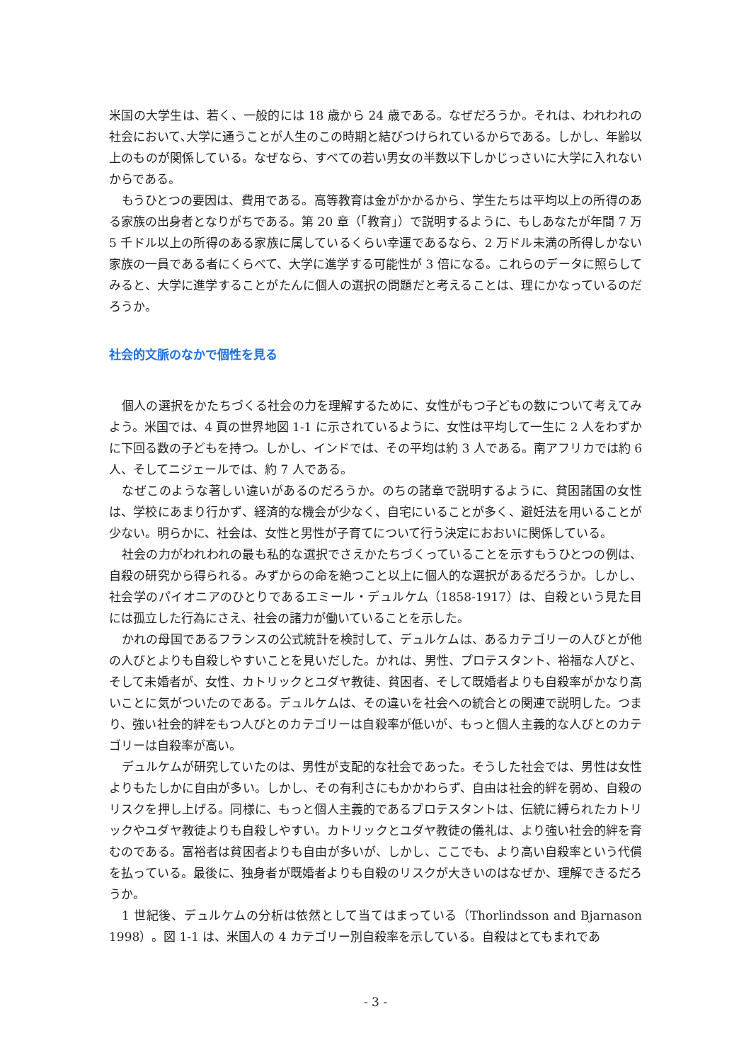米国の大学生は、若く、一般的には 18 歳から 24 歳である。なぜだろうか。それは、われわれの社会において､大学に通うことが人生のこの時期と結びつけられているからである。しかし、年齢以上のものが関係している。なぜなら、すべての若い男女の半数以下しかじっさいに大学に入れないからである。
もうひとつの要因は、費用である。高等教育は金がかかるから、学生たちは平均以上の所得のある家族の出身者となりがちである。第 20 章（「教育」）で説明するように、もしあなたが年間 7 万 5 千ドル以上の所得のある家族に属しているくらい幸運であるなら、2 万ドル未満の所得しかない家族の一員である者にくらべて、大学に進学する可能性が 3 倍になる。これらのデータに照らしてみると、大学に進学することがたんに個人の選択の問題だと考えることは、理にかなっているのだろうか。
社会的文脈のなかで個性を見る
個人の選択をかたちづくる社会の力を理解するために、女性がもつ子どもの数について考えてみよう。米国では、4 頁の世界地図 1-1 に示されているように、女性は平均して一生に 2 人をわずかに下回る数の子どもを持つ。しかし、インドでは、その平均は約 3 人である。南アフリカでは約 6 人、そしてニジェールでは、約 7 人である。
なぜこのような著しい違いがあるのだろうか。のちの諸章で説明するように、貧困諸国の女性は、学校にあまり行かず、経済的な機会が少なく、自宅にいることが多く、避妊法を用いることが少ない。明らかに、社会は、女性と男性が子育てについて行う決定におおいに関係している。
社会の力がわれわれの最も私的な選択でさえかたちづくっていることを示すもうひとつの例は、自殺の研究から得られる。みずからの命を絶つこと以上に個人的な選択があるだろうか。しかし、社会学のパイオニアのひとりであるエミール・デュルケム（1858-1917）は、自殺という見た目には孤立した行為にさえ、社会の諸力が働いていることを示した。
かれの母国であるフランスの公式統計を検討して、デュルケムは、あるカテゴリーの人びとが他の人びとよりも自殺しやすいことを見いだした。かれは、男性、プロテスタント、裕福な人びと、そして未婚者が、女性、カトリックとユダヤ教徒、貧困者、そして既婚者よりも自殺率がかなり高いことに気がついたのである。デュルケムは、その違いを社会への統合との関連で説明した。つまり、強い社会的絆をもつ人びとのカテゴリーは自殺率が低いが、もっと個人主義的な人びとのカテゴリーは自殺率が高い。
デュルケムが研究していたのは、男性が支配的な社会であった。そうした社会では、男性は女性よりもたしかに自由が多い。しかし、その有利さにもかかわらず、自由は社会的絆を弱め、自殺のリスクを押し上げる。同様に、もっと個人主義的であるプロテスタントは、伝統に縛られたカトリックやユダヤ教徒よりも自殺しやすい。カトリックとユダヤ教徒の儀礼は、より強い社会的絆を育むのである。富裕者は貧困者よりも自由が多いが、しかし、ここでも、より高い自殺率という代償を払っている。最後に、独身者が既婚者よりも自殺のリスクが大きいのはなぜか、理解できるだろうか。
1 世紀後、デュルケムの分析は依然として当てはまっている（Thorlindsson and Bjarnason 1998）。図 1-1 は、米国人の 4 カテゴリー別自殺率を示している。自殺はとてもまれであ
- 3 -